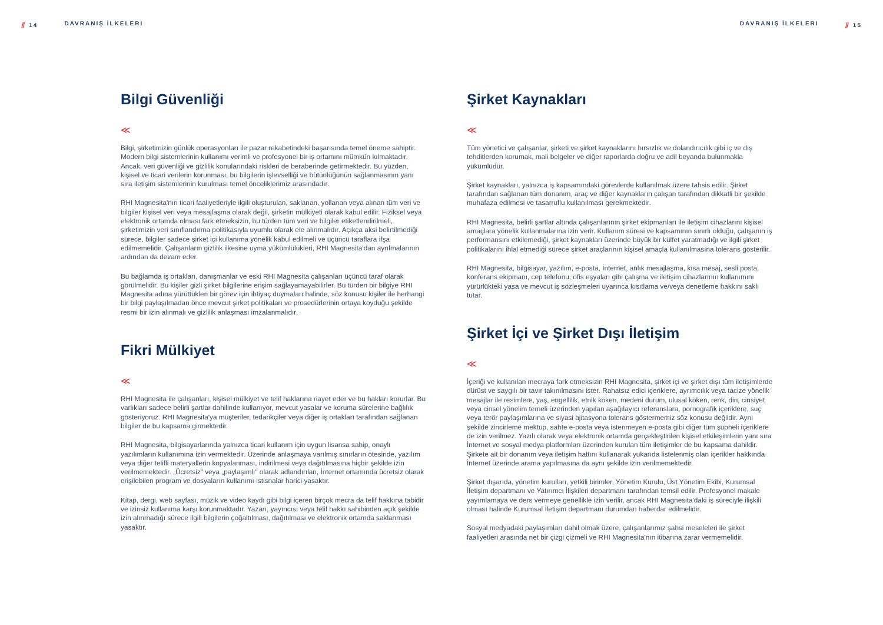⫽ 14 DAVRANIŞ İLKELERI DAVRANIŞ İLKELERI ⫽ 15
Bilgi Güvenliği
≪
Bilgi, şirketimizin günlük operasyonları ile pazar rekabetindeki başarısında temel öneme sahiptir. Modern bilgi sistemlerinin kullanımı verimli ve profesyonel bir iş ortamını mümkün kılmaktadır. Ancak, veri güvenliği ve gizlilik konularındaki riskleri de beraberinde getirmektedir. Bu yüzden, kişisel ve ticari verilerin korunması, bu bilgilerin işlevselliği ve bütünlüğünün sağlanmasının yanı sıra iletişim sistemlerinin kurulması temel önceliklerimiz arasındadır.
RHI Magnesita'nın ticari faaliyetleriyle ilgili oluşturulan, saklanan, yollanan veya alınan tüm veri ve bilgiler kişisel veri veya mesajlaşma olarak değil, şirketin mülkiyeti olarak kabul edilir. Fiziksel veya elektronik ortamda olması fark etmeksizin, bu türden tüm veri ve bilgiler etiketlendirilmeli, şirketimizin veri sınıflandırma politikasıyla uyumlu olarak ele alınmalıdır. Açıkça aksi belirtilmediği sürece, bilgiler sadece şirket içi kullanıma yönelik kabul edilmeli ve üçüncü taraflara ifşa edilmemelidir. Çalışanların gizlilik ilkesine uyma yükümlülükleri, RHI Magnesita'dan ayrılmalarının ardından da devam eder.
Bu bağlamda iş ortakları, danışmanlar ve eski RHI Magnesita çalışanları üçüncü taraf olarak görülmelidir. Bu kişiler gizli şirket bilgilerine erişim sağlayamayabilirler. Bu türden bir bilgiye RHI Magnesita adına yürüttükleri bir görev için ihtiyaç duymaları halinde, söz konusu kişiler ile herhangi bir bilgi paylaşılmadan önce mevcut şirket politikaları ve prosedürlerinin ortaya koyduğu şekilde resmi bir izin alınmalı ve gizlilik anlaşması imzalanmalıdır.
Fikri Mülkiyet
≪
RHI Magnesita ile çalışanları, kişisel mülkiyet ve telif haklarına riayet eder ve bu hakları korurlar. Bu varlıkları sadece belirli şartlar dahilinde kullanıyor, mevcut yasalar ve koruma sürelerine bağlılık gösteriyoruz. RHI Magnesita'ya müşteriler, tedarikçiler veya diğer iş ortakları tarafından sağlanan bilgiler de bu kapsama girmektedir.
RHI Magnesita, bilgisayarlarında yalnızca ticari kullanım için uygun lisansa sahip, onaylı yazılımların kullanımına izin vermektedir. Üzerinde anlaşmaya varılmış sınırların ötesinde, yazılım veya diğer telifli materyallerin kopyalanması, indirilmesi veya dağıtılmasına hiçbir şekilde izin verilmemektedir. „Ücretsiz" veya „paylaşımlı" olarak adlandırılan, İnternet ortamında ücretsiz olarak erişilebilen program ve dosyaların kullanımı istisnalar harici yasaktır.
Kitap, dergi, web sayfası, müzik ve video kaydı gibi bilgi içeren birçok mecra da telif hakkına tabidir ve izinsiz kullanıma karşı korunmaktadır. Yazarı, yayıncısı veya telif hakkı sahibinden açık şekilde izin alınmadığı sürece ilgili bilgilerin çoğaltılması, dağıtılması ve elektronik ortamda saklanması yasaktır.
Şirket Kaynakları
≪
Tüm yönetici ve çalışanlar, şirketi ve şirket kaynaklarını hırsızlık ve dolandırıcılık gibi iç ve dış tehditlerden korumak, mali belgeler ve diğer raporlarda doğru ve adil beyanda bulunmakla yükümlüdür.
Şirket kaynakları, yalnızca iş kapsamındaki görevlerde kullanılmak üzere tahsis edilir. Şirket tarafından sağlanan tüm donanım, araç ve diğer kaynakların çalışan tarafından dikkatli bir şekilde muhafaza edilmesi ve tasarruflu kullanılması gerekmektedir.
RHI Magnesita, belirli şartlar altında çalışanlarının şirket ekipmanları ile iletişim cihazlarını kişisel amaçlara yönelik kullanmalarına izin verir. Kullanım süresi ve kapsamının sınırlı olduğu, çalışanın iş performansını etkilemediği, şirket kaynakları üzerinde büyük bir külfet yaratmadığı ve ilgili şirket politikalarını ihlal etmediği sürece şirket araçlarının kişisel amaçla kullanılmasına tolerans gösterilir.
RHI Magnesita, bilgisayar, yazılım, e-posta, İnternet, anlık mesajlaşma, kısa mesaj, sesli posta, konferans ekipmanı, cep telefonu, ofis eşyaları gibi çalışma ve iletişim cihazlarının kullanımını yürürlükteki yasa ve mevcut iş sözleşmeleri uyarınca kısıtlama ve/veya denetleme hakkını saklı tutar.
Şirket İçi ve Şirket Dışı İletişim
≪
İçeriği ve kullanılan mecraya fark etmeksizin RHI Magnesita, şirket içi ve şirket dışı tüm iletişimlerde dürüst ve saygılı bir tavır takınılmasını ister. Rahatsız edici içeriklere, ayrımcılık veya tacize yönelik mesajlar ile resimlere, yaş, engellilik, etnik köken, medeni durum, ulusal köken, renk, din, cinsiyet veya cinsel yönelim temeli üzerinden yapılan aşağılayıcı referanslara, pornografik içeriklere, suç veya terör paylaşımlarına ve siyasi ajitasyona tolerans göstermemiz söz konusu değildir. Aynı şekilde zincirleme mektup, sahte e-posta veya istenmeyen e-posta gibi diğer tüm şüpheli içeriklere de izin verilmez. Yazılı olarak veya elektronik ortamda gerçekleştirilen kişisel etkileşimlerin yanı sıra İnternet ve sosyal medya platformları üzerinden kurulan tüm iletişimler de bu kapsama dahildir. Şirkete ait bir donanım veya iletişim hattını kullanarak yukarıda listelenmiş olan içerikler hakkında İnternet üzerinde arama yapılmasına da aynı şekilde izin verilmemektedir.
Şirket dışarıda, yönetim kurulları, yetkili birimler, Yönetim Kurulu, Üst Yönetim Ekibi, Kurumsal İletişim departmanı ve Yatırımcı İlişkileri departmanı tarafından temsil edilir. Profesyonel makale yayımlamaya ve ders vermeye genellikle izin verilir, ancak RHI Magnesita'daki iş süreciyle ilişkili olması halinde Kurumsal İletişim departmanı durumdan haberdar edilmelidir.
Sosyal medyadaki paylaşımları dahil olmak üzere, çalışanlarımız şahsi meseleleri ile şirket faaliyetleri arasında net bir çizgi çizmeli ve RHI Magnesita'nın itibarına zarar vermemelidir.